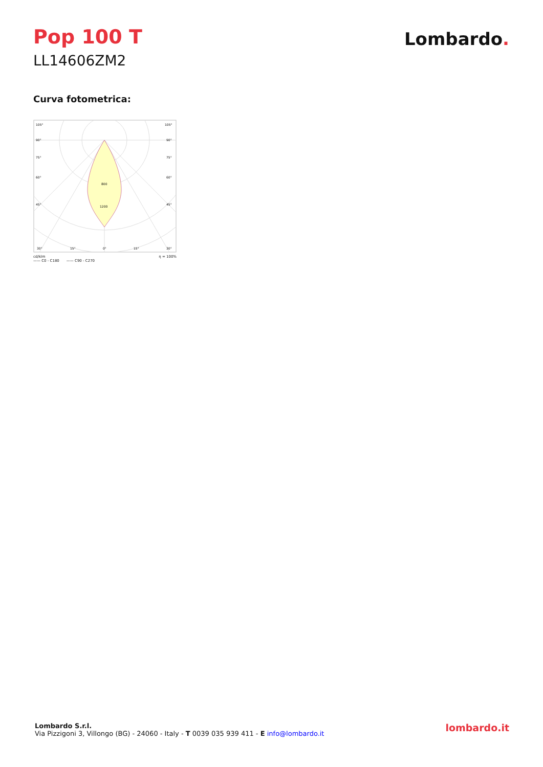Pop 100 T
LL14606ZM2
Lombardo.
Curva fotometrica:
800
1200
105°
105°
90°
90°
75°
75°
60°
60°
45°
45°
30°
15°
0°
15°
30°
cd/klm η = 100%
—— C0 - C180 —— C90 - C270
Lombardo S.r.l.
Via Pizzigoni 3, Villongo (BG) - 24060 - Italy - T 0039 035 939 411 - E info@lombardo.it
lombardo.it